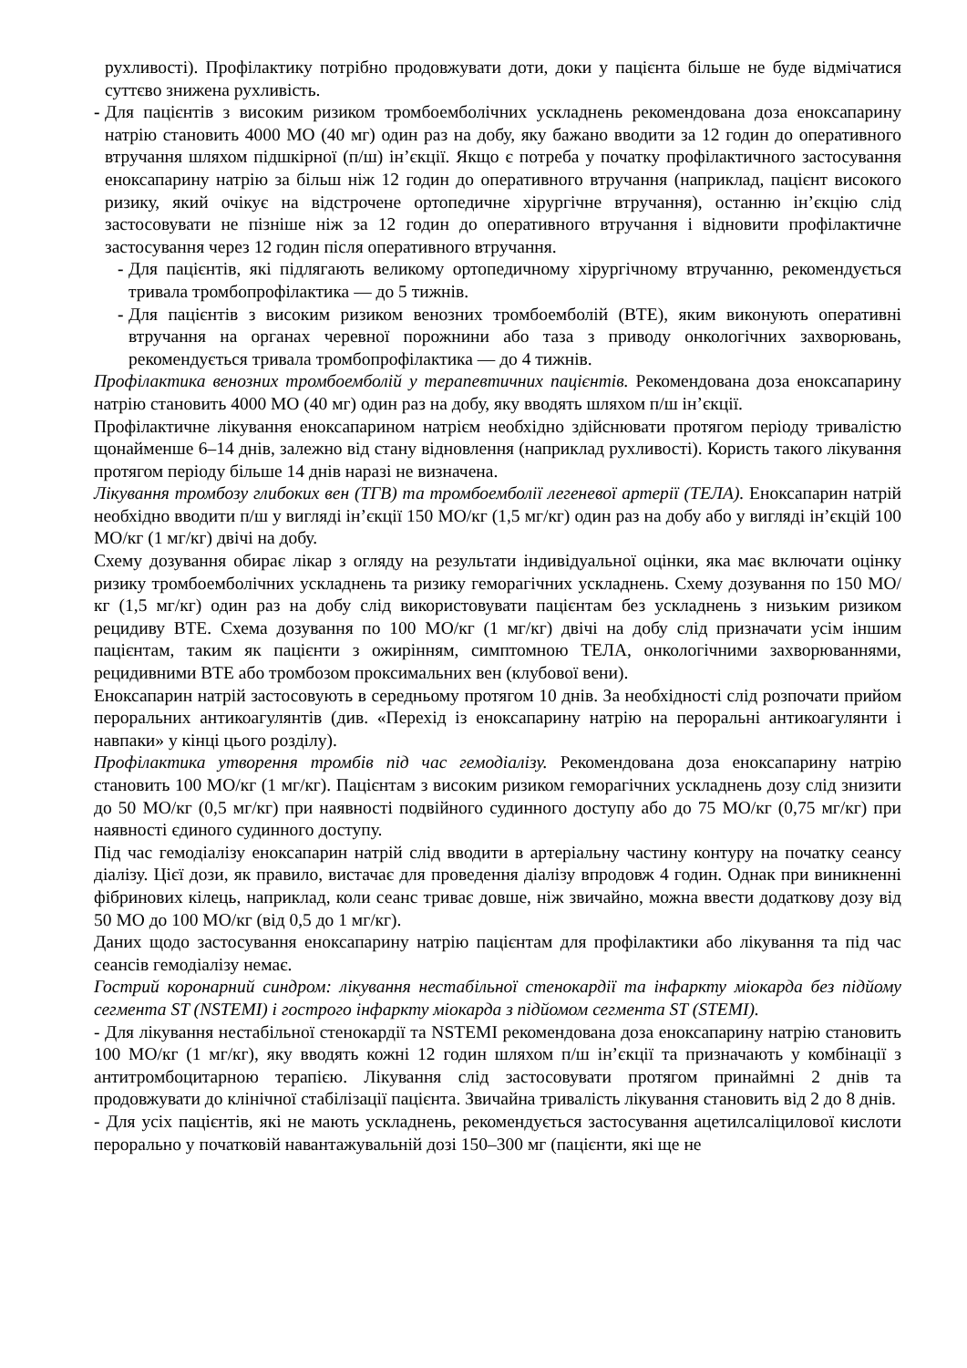рухливості). Профілактику потрібно продовжувати доти, доки у пацієнта більше не буде відмічатися суттєво знижена рухливість.
- Для пацієнтів з високим ризиком тромбоемболічних ускладнень рекомендована доза еноксапарину натрію становить 4000 МО (40 мг) один раз на добу, яку бажано вводити за 12 годин до оперативного втручання шляхом підшкірної (п/ш) ін’єкції. Якщо є потреба у початку профілактичного застосування еноксапарину натрію за більш ніж 12 годин до оперативного втручання (наприклад, пацієнт високого ризику, який очікує на відстрочене ортопедичне хірургічне втручання), останню ін’єкцію слід застосовувати не пізніше ніж за 12 годин до оперативного втручання і відновити профілактичне застосування через 12 годин після оперативного втручання.
- Для пацієнтів, які підлягають великому ортопедичному хірургічному втручанню, рекомендується тривала тромбопрофілактика — до 5 тижнів.
- Для пацієнтів з високим ризиком венозних тромбоемболій (ВТЕ), яким виконують оперативні втручання на органах черевної порожнини або таза з приводу онкологічних захворювань, рекомендується тривала тромбопрофілактика — до 4 тижнів.
Профілактика венозних тромбоемболій у терапевтичних пацієнтів. Рекомендована доза еноксапарину натрію становить 4000 МО (40 мг) один раз на добу, яку вводять шляхом п/ш ін’єкції.
Профілактичне лікування еноксапарином натрієм необхідно здійснювати протягом періоду тривалістю щонайменше 6–14 днів, залежно від стану відновлення (наприклад рухливості). Користь такого лікування протягом періоду більше 14 днів наразі не визначена.
Лікування тромбозу глибоких вен (ТГВ) та тромбоемболії легеневої артерії (ТЕЛА). Еноксапарин натрій необхідно вводити п/ш у вигляді ін’єкції 150 МО/кг (1,5 мг/кг) один раз на добу або у вигляді ін’єкцій 100 МО/кг (1 мг/кг) двічі на добу.
Схему дозування обирає лікар з огляду на результати індивідуальної оцінки, яка має включати оцінку ризику тромбоемболічних ускладнень та ризику геморагічних ускладнень. Схему дозування по 150 МО/кг (1,5 мг/кг) один раз на добу слід використовувати пацієнтам без ускладнень з низьким ризиком рецидиву ВТЕ. Схема дозування по 100 МО/кг (1 мг/кг) двічі на добу слід призначати усім іншим пацієнтам, таким як пацієнти з ожирінням, симптомною ТЕЛА, онкологічними захворюваннями, рецидивними ВТЕ або тромбозом проксимальних вен (клубової вени).
Еноксапарин натрій застосовують в середньому протягом 10 днів. За необхідності слід розпочати прийом пероральних антикоагулянтів (див. «Перехід із еноксапарину натрію на пероральні антикоагулянти і навпаки» у кінці цього розділу).
Профілактика утворення тромбів під час гемодіалізу. Рекомендована доза еноксапарину натрію становить 100 МО/кг (1 мг/кг). Пацієнтам з високим ризиком геморагічних ускладнень дозу слід знизити до 50 МО/кг (0,5 мг/кг) при наявності подвійного судинного доступу або до 75 МО/кг (0,75 мг/кг) при наявності єдиного судинного доступу.
Під час гемодіалізу еноксапарин натрій слід вводити в артеріальну частину контуру на початку сеансу діалізу. Цієї дози, як правило, вистачає для проведення діалізу впродовж 4 годин. Однак при виникненні фібринових кілець, наприклад, коли сеанс триває довше, ніж звичайно, можна ввести додаткову дозу від 50 МО до 100 МО/кг (від 0,5 до 1 мг/кг).
Даних щодо застосування еноксапарину натрію пацієнтам для профілактики або лікування та під час сеансів гемодіалізу немає.
Гострий коронарний синдром: лікування нестабільної стенокардії та інфаркту міокарда без підйому сегмента ST (NSTEMI) і гострого інфаркту міокарда з підйомом сегмента ST (STEMI).
- Для лікування нестабільної стенокардії та NSTEMI рекомендована доза еноксапарину натрію становить 100 МО/кг (1 мг/кг), яку вводять кожні 12 годин шляхом п/ш ін’єкції та призначають у комбінації з антитромбоцитарною терапією. Лікування слід застосовувати протягом принаймні 2 днів та продовжувати до клінічної стабілізації пацієнта. Звичайна тривалість лікування становить від 2 до 8 днів.
- Для усіх пацієнтів, які не мають ускладнень, рекомендується застосування ацетилсаліцилової кислоти перорально у початковій навантажувальній дозі 150–300 мг (пацієнти, які ще не